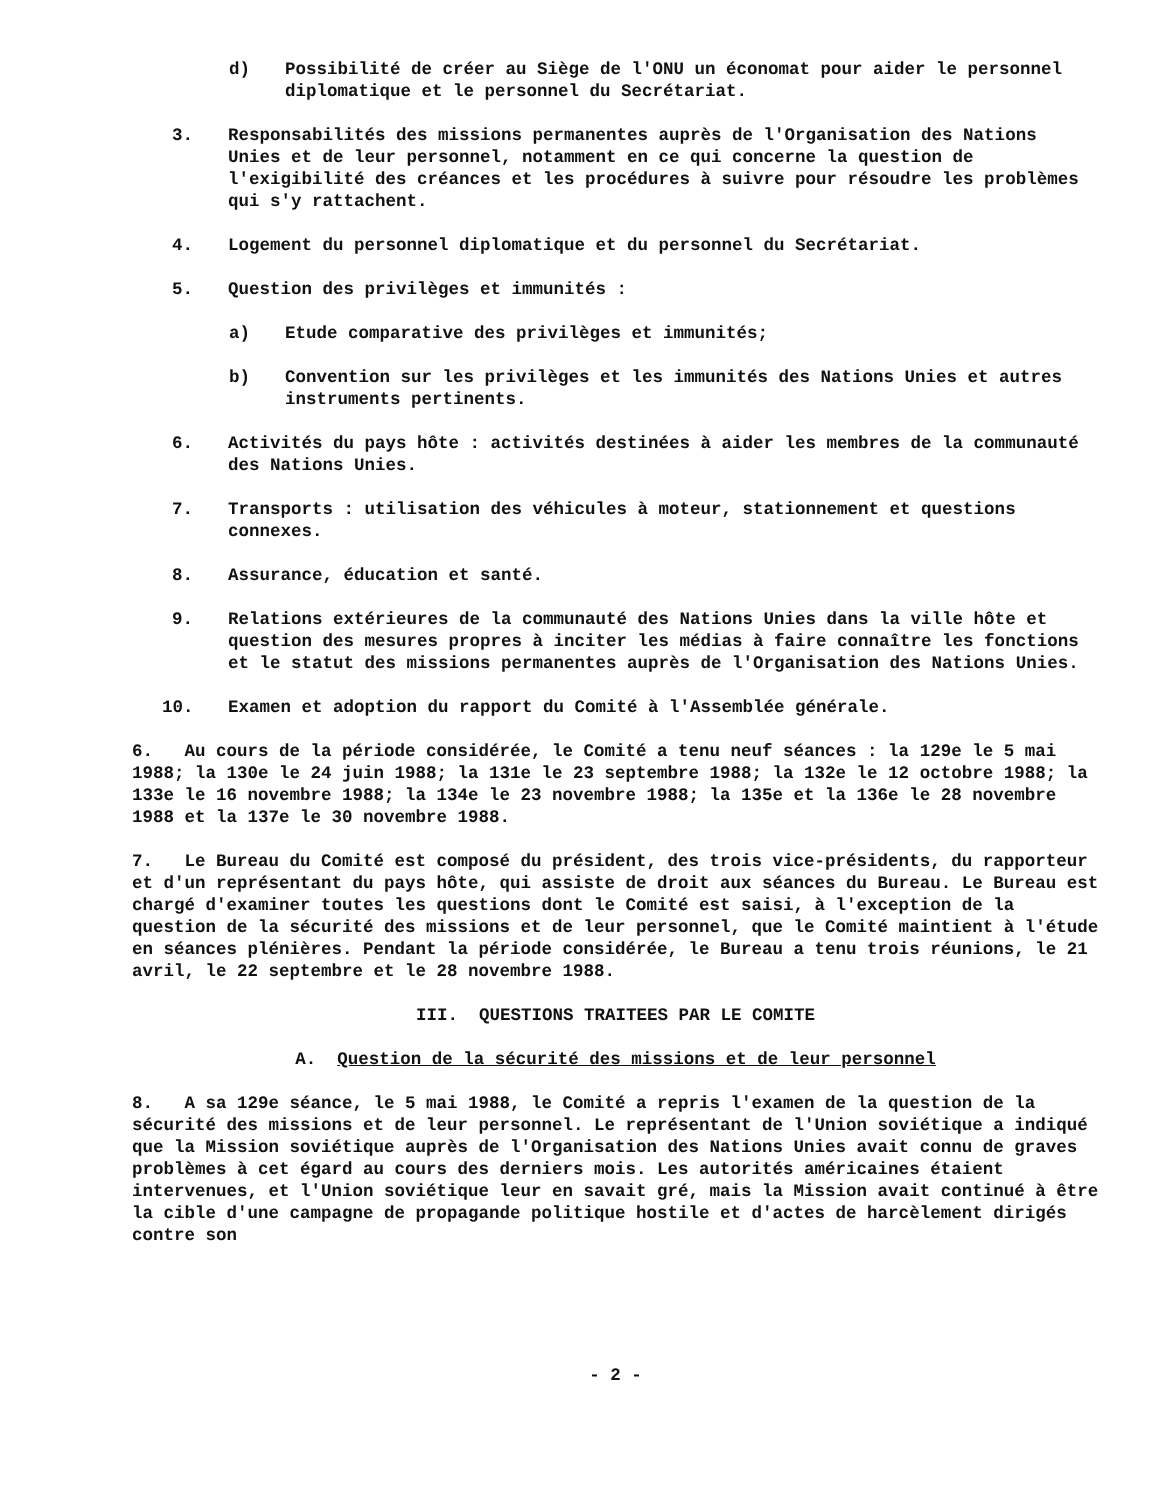d) Possibilité de créer au Siège de l'ONU un économat pour aider le personnel diplomatique et le personnel du Secrétariat.
3. Responsabilités des missions permanentes auprès de l'Organisation des Nations Unies et de leur personnel, notamment en ce qui concerne la question de l'exigibilité des créances et les procédures à suivre pour résoudre les problèmes qui s'y rattachent.
4. Logement du personnel diplomatique et du personnel du Secrétariat.
5. Question des privilèges et immunités :
a) Etude comparative des privilèges et immunités;
b) Convention sur les privilèges et les immunités des Nations Unies et autres instruments pertinents.
6. Activités du pays hôte : activités destinées à aider les membres de la communauté des Nations Unies.
7. Transports : utilisation des véhicules à moteur, stationnement et questions connexes.
8. Assurance, éducation et santé.
9. Relations extérieures de la communauté des Nations Unies dans la ville hôte et question des mesures propres à inciter les médias à faire connaître les fonctions et le statut des missions permanentes auprès de l'Organisation des Nations Unies.
10. Examen et adoption du rapport du Comité à l'Assemblée générale.
6. Au cours de la période considérée, le Comité a tenu neuf séances : la 129e le 5 mai 1988; la 130e le 24 juin 1988; la 131e le 23 septembre 1988; la 132e le 12 octobre 1988; la 133e le 16 novembre 1988; la 134e le 23 novembre 1988; la 135e et la 136e le 28 novembre 1988 et la 137e le 30 novembre 1988.
7. Le Bureau du Comité est composé du président, des trois vice-présidents, du rapporteur et d'un représentant du pays hôte, qui assiste de droit aux séances du Bureau. Le Bureau est chargé d'examiner toutes les questions dont le Comité est saisi, à l'exception de la question de la sécurité des missions et de leur personnel, que le Comité maintient à l'étude en séances plénières. Pendant la période considérée, le Bureau a tenu trois réunions, le 21 avril, le 22 septembre et le 28 novembre 1988.
III. QUESTIONS TRAITEES PAR LE COMITE
A. Question de la sécurité des missions et de leur personnel
8. A sa 129e séance, le 5 mai 1988, le Comité a repris l'examen de la question de la sécurité des missions et de leur personnel. Le représentant de l'Union soviétique a indiqué que la Mission soviétique auprès de l'Organisation des Nations Unies avait connu de graves problèmes à cet égard au cours des derniers mois. Les autorités américaines étaient intervenues, et l'Union soviétique leur en savait gré, mais la Mission avait continué à être la cible d'une campagne de propagande politique hostile et d'actes de harcèlement dirigés contre son
- 2 -